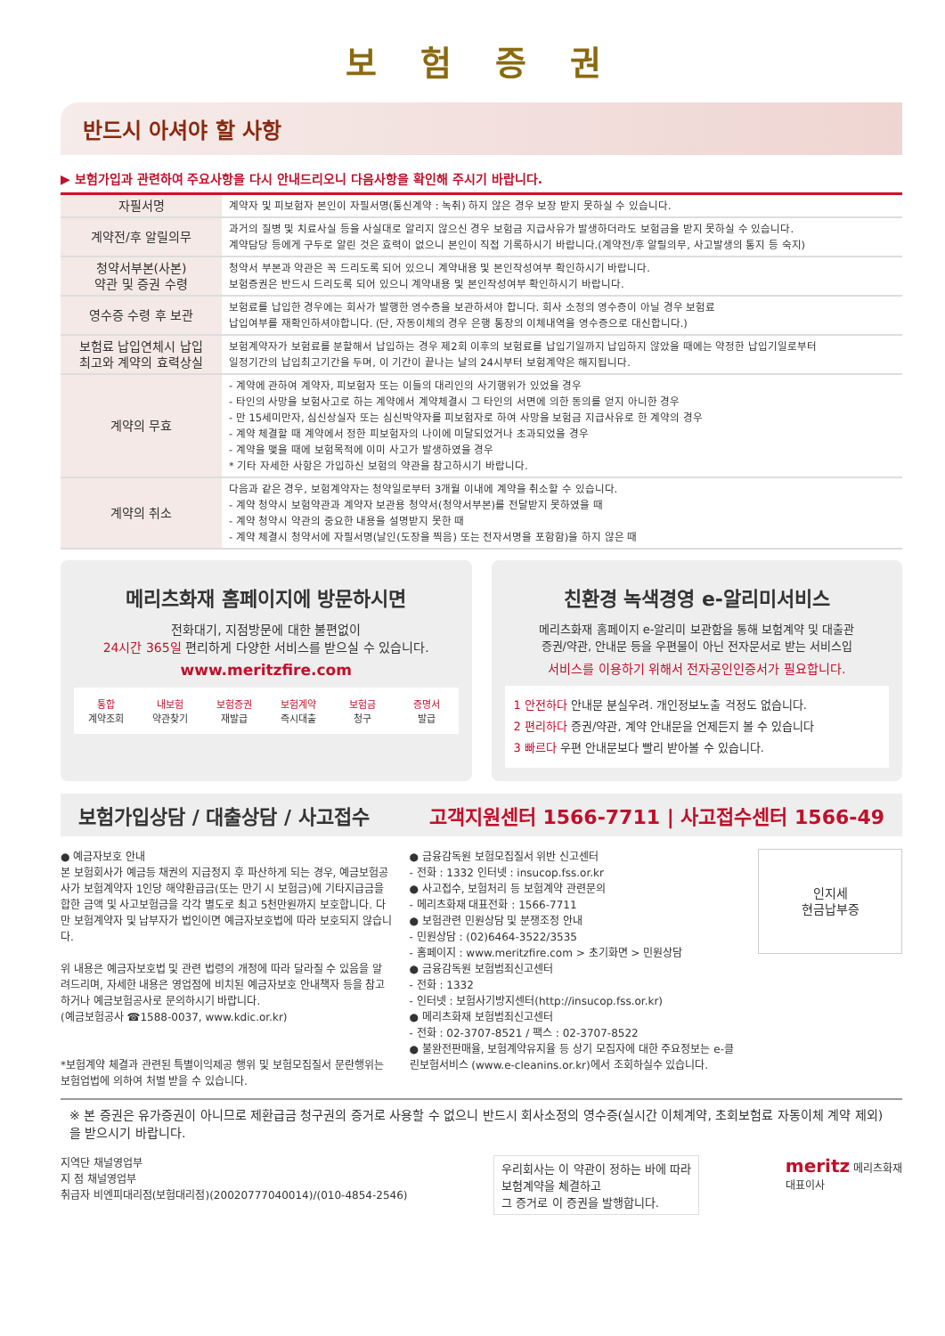보 험 증 권
반드시 아셔야 할 사항
▶ 보험가입과 관련하여 주요사항을 다시 안내드리오니 다음사항을 확인해 주시기 바랍니다.
| 자필서명 | 계약자 및 피보험자 본인이 자필서명(통신계약 : 녹취) 하지 않은 경우 보장 받지 못하실 수 있습니다. |
| 계약전/후 알릴의무 | 과거의 질병 및 치료사실 등을 사실대로 알리지 않으신 경우 보험금 지급사유가 발생하더라도 보험금을 받지 못하실 수 있습니다. 계약담당 등에게 구두로 알린 것은 효력이 없으니 본인이 직접 기록하시기 바랍니다.(계약전/후 알릴의무, 사고발생의 통지 등 숙지) |
| 청약서부본(사본) 약관 및 증권 수령 | 청약서 부본과 약관은 꼭 드리도록 되어 있으니 계약내용 및 본인작성여부 확인하시기 바랍니다. 보험증권은 반드시 드리도록 되어 있으니 계약내용 및 본인작성여부 확인하시기 바랍니다. |
| 영수증 수령 후 보관 | 보험료를 납입한 경우에는 회사가 발행한 영수증을 보관하셔야 합니다. 회사 소정의 영수증이 아닐 경우 보험료 납입여부를 재확인하셔야합니다. (단, 자동이체의 경우 은행 통장의 이체내역을 영수증으로 대신합니다.) |
| 보험료 납입연체시 납입 최고와 계약의 효력상실 | 보험계약자가 보험료를 분할해서 납입하는 경우 제2회 이후의 보험료를 납입기일까지 납입하지 않았을 때에는 약정한 납입기일로부터 일정기간의 납입최고기간을 두며, 이 기간이 끝나는 날의 24시부터 보험계약은 해지됩니다. |
| 계약의 무효 | - 계약에 관하여 계약자, 피보험자 또는 이들의 대리인의 사기행위가 있었을 경우 - 타인의 사망을 보험사고로 하는 계약에서 계약체결시 그 타인의 서면에 의한 동의를 얻지 아니한 경우 - 만 15세미만자, 심신상실자 또는 심신박약자를 피보험자로 하여 사망을 보험금 지급사유로 한 계약의 경우 - 계약 체결할 때 계약에서 정한 피보험자의 나이에 미달되었거나 초과되었을 경우 - 계약을 맺을 때에 보험목적에 이미 사고가 발생하였을 경우 * 기타 자세한 사항은 가입하신 보험의 약관을 참고하시기 바랍니다. |
| 계약의 취소 | 다음과 같은 경우, 보험계약자는 청약일로부터 3개월 이내에 계약을 취소할 수 있습니다. - 계약 청약시 보험약관과 계약자 보관용 청약서(청약서부본)를 전달받지 못하였을 때 - 계약 청약시 약관의 중요한 내용을 설명받지 못한 때 - 계약 체결시 청약서에 자필서명(날인(도장을 찍음) 또는 전자서명을 포함함)을 하지 않은 때 |
메리츠화재 홈페이지에 방문하시면
전화대기, 지점방문에 대한 불편없이
24시간 365일 편리하게 다양한 서비스를 받으실 수 있습니다.
www.meritzfire.com
통합
계약조회
내보험
약관찾기
보험증권
재발급
보험계약
즉시대출
보험금
청구
증명서
발급
친환경 녹색경영 e-알리미서비스
메리츠화재 홈페이지 e-알리미 보관함을 통해 보험계약 및 대출관
증권/약관, 안내문 등을 우편물이 아닌 전자문서로 받는 서비스입
서비스를 이용하기 위해서 전자공인인증서가 필요합니다.
1 안전하다 안내문 분실우려. 개인정보노출 걱정도 없습니다.
2 편리하다 증권/약관, 계약 안내문을 언제든지 볼 수 있습니다
3 빠르다 우편 안내문보다 빨리 받아볼 수 있습니다.
보험가입상담 / 대출상담 / 사고접수 고객지원센터 1566-7711 | 사고접수센터 1566-49
● 예금자보호 안내
본 보험회사가 예금등 채권의 지급정지 후 파산하게 되는 경우, 예금보험공사가 보험계약자 1인당 해약환급금(또는 만기 시 보험금)에 기타지급금을 합한 금액 및 사고보험금을 각각 별도로 최고 5천만원까지 보호합니다. 다만 보험계약자 및 납부자가 법인이면 예금자보호법에 따라 보호되지 않습니다.
위 내용은 예금자보호법 및 관련 법령의 개정에 따라 달라질 수 있음을 알려드리며, 자세한 내용은 영업점에 비치된 예금자보호 안내책자 등을 참고하거나 예금보험공사로 문의하시기 바랍니다.
(예금보험공사 ☎1588-0037, www.kdic.or.kr)
*보험계약 체결과 관련된 특별이익제공 행위 및 보험모집질서 문란행위는
보험업법에 의하여 처벌 받을 수 있습니다.
● 금융감독원 보험모집질서 위반 신고센터
- 전화 : 1332 인터넷 : insucop.fss.or.kr
● 사고접수, 보험처리 등 보험계약 관련문의
- 메리츠화재 대표전화 : 1566-7711
● 보험관련 민원상담 및 분쟁조정 안내
- 민원상담 : (02)6464-3522/3535
- 홈페이지 : www.meritzfire.com > 초기화면 > 민원상담
● 금융감독원 보험범죄신고센터
- 전화 : 1332
- 인터넷 : 보험사기방지센터(http://insucop.fss.or.kr)
● 메리츠화재 보험범죄신고센터
- 전화 : 02-3707-8521 / 팩스 : 02-3707-8522
● 불완전판매율, 보험계약유지율 등 상기 모집자에 대한 주요정보는 e-클린보험서비스 (www.e-cleanins.or.kr)에서 조회하실수 있습니다.
인지세
현금납부증
※ 본 증권은 유가증권이 아니므로 제환급금 청구권의 증거로 사용할 수 없으니 반드시 회사소정의 영수증(실시간 이체계약, 초회보험료 자동이체 계약 제외)을 받으시기 바랍니다.
지역단 채널영업부
지 점 채널영업부
취급자 비엔피대리점(보험대리점)(20020777040014)/(010-4854-2546)
우리회사는 이 약관이 정하는 바에 따라
보험계약을 체결하고
그 증거로 이 증권을 발행합니다.
meritz 메리츠화재
대표이사